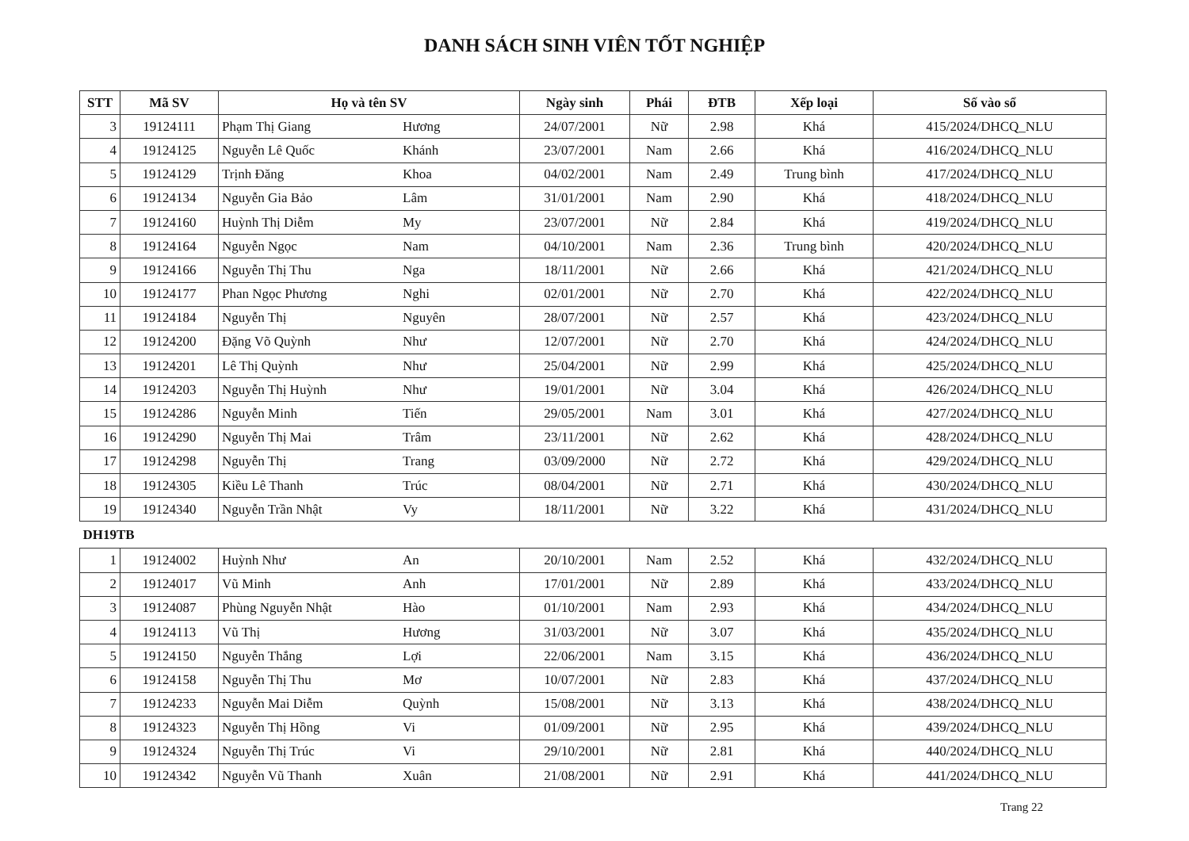DANH SÁCH SINH VIÊN TỐT NGHIỆP
| STT | Mã SV | Họ và tên SV | | Ngày sinh | Phái | ĐTB | Xếp loại | Số vào sổ |
| --- | --- | --- | --- | --- | --- | --- | --- | --- |
| 3 | 19124111 | Phạm Thị Giang | Hương | 24/07/2001 | Nữ | 2.98 | Khá | 415/2024/DHCQ_NLU |
| 4 | 19124125 | Nguyễn Lê Quốc | Khánh | 23/07/2001 | Nam | 2.66 | Khá | 416/2024/DHCQ_NLU |
| 5 | 19124129 | Trịnh Đăng | Khoa | 04/02/2001 | Nam | 2.49 | Trung bình | 417/2024/DHCQ_NLU |
| 6 | 19124134 | Nguyễn Gia Bảo | Lâm | 31/01/2001 | Nam | 2.90 | Khá | 418/2024/DHCQ_NLU |
| 7 | 19124160 | Huỳnh Thị Diễm | My | 23/07/2001 | Nữ | 2.84 | Khá | 419/2024/DHCQ_NLU |
| 8 | 19124164 | Nguyễn Ngọc | Nam | 04/10/2001 | Nam | 2.36 | Trung bình | 420/2024/DHCQ_NLU |
| 9 | 19124166 | Nguyễn Thị Thu | Nga | 18/11/2001 | Nữ | 2.66 | Khá | 421/2024/DHCQ_NLU |
| 10 | 19124177 | Phan Ngọc Phương | Nghi | 02/01/2001 | Nữ | 2.70 | Khá | 422/2024/DHCQ_NLU |
| 11 | 19124184 | Nguyễn Thị | Nguyên | 28/07/2001 | Nữ | 2.57 | Khá | 423/2024/DHCQ_NLU |
| 12 | 19124200 | Đặng Võ Quỳnh | Như | 12/07/2001 | Nữ | 2.70 | Khá | 424/2024/DHCQ_NLU |
| 13 | 19124201 | Lê Thị Quỳnh | Như | 25/04/2001 | Nữ | 2.99 | Khá | 425/2024/DHCQ_NLU |
| 14 | 19124203 | Nguyễn Thị Huỳnh | Như | 19/01/2001 | Nữ | 3.04 | Khá | 426/2024/DHCQ_NLU |
| 15 | 19124286 | Nguyễn Minh | Tiến | 29/05/2001 | Nam | 3.01 | Khá | 427/2024/DHCQ_NLU |
| 16 | 19124290 | Nguyễn Thị Mai | Trâm | 23/11/2001 | Nữ | 2.62 | Khá | 428/2024/DHCQ_NLU |
| 17 | 19124298 | Nguyễn Thị | Trang | 03/09/2000 | Nữ | 2.72 | Khá | 429/2024/DHCQ_NLU |
| 18 | 19124305 | Kiều Lê Thanh | Trúc | 08/04/2001 | Nữ | 2.71 | Khá | 430/2024/DHCQ_NLU |
| 19 | 19124340 | Nguyễn Trần Nhật | Vy | 18/11/2001 | Nữ | 3.22 | Khá | 431/2024/DHCQ_NLU |
| DH19TB | | | | | | | | |
| 1 | 19124002 | Huỳnh Như | An | 20/10/2001 | Nam | 2.52 | Khá | 432/2024/DHCQ_NLU |
| 2 | 19124017 | Vũ Minh | Anh | 17/01/2001 | Nữ | 2.89 | Khá | 433/2024/DHCQ_NLU |
| 3 | 19124087 | Phùng Nguyễn Nhật | Hào | 01/10/2001 | Nam | 2.93 | Khá | 434/2024/DHCQ_NLU |
| 4 | 19124113 | Vũ Thị | Hương | 31/03/2001 | Nữ | 3.07 | Khá | 435/2024/DHCQ_NLU |
| 5 | 19124150 | Nguyễn Thắng | Lợi | 22/06/2001 | Nam | 3.15 | Khá | 436/2024/DHCQ_NLU |
| 6 | 19124158 | Nguyễn Thị Thu | Mơ | 10/07/2001 | Nữ | 2.83 | Khá | 437/2024/DHCQ_NLU |
| 7 | 19124233 | Nguyễn Mai Diễm | Quỳnh | 15/08/2001 | Nữ | 3.13 | Khá | 438/2024/DHCQ_NLU |
| 8 | 19124323 | Nguyễn Thị Hồng | Vi | 01/09/2001 | Nữ | 2.95 | Khá | 439/2024/DHCQ_NLU |
| 9 | 19124324 | Nguyễn Thị Trúc | Vi | 29/10/2001 | Nữ | 2.81 | Khá | 440/2024/DHCQ_NLU |
| 10 | 19124342 | Nguyễn Vũ Thanh | Xuân | 21/08/2001 | Nữ | 2.91 | Khá | 441/2024/DHCQ_NLU |
Trang 22